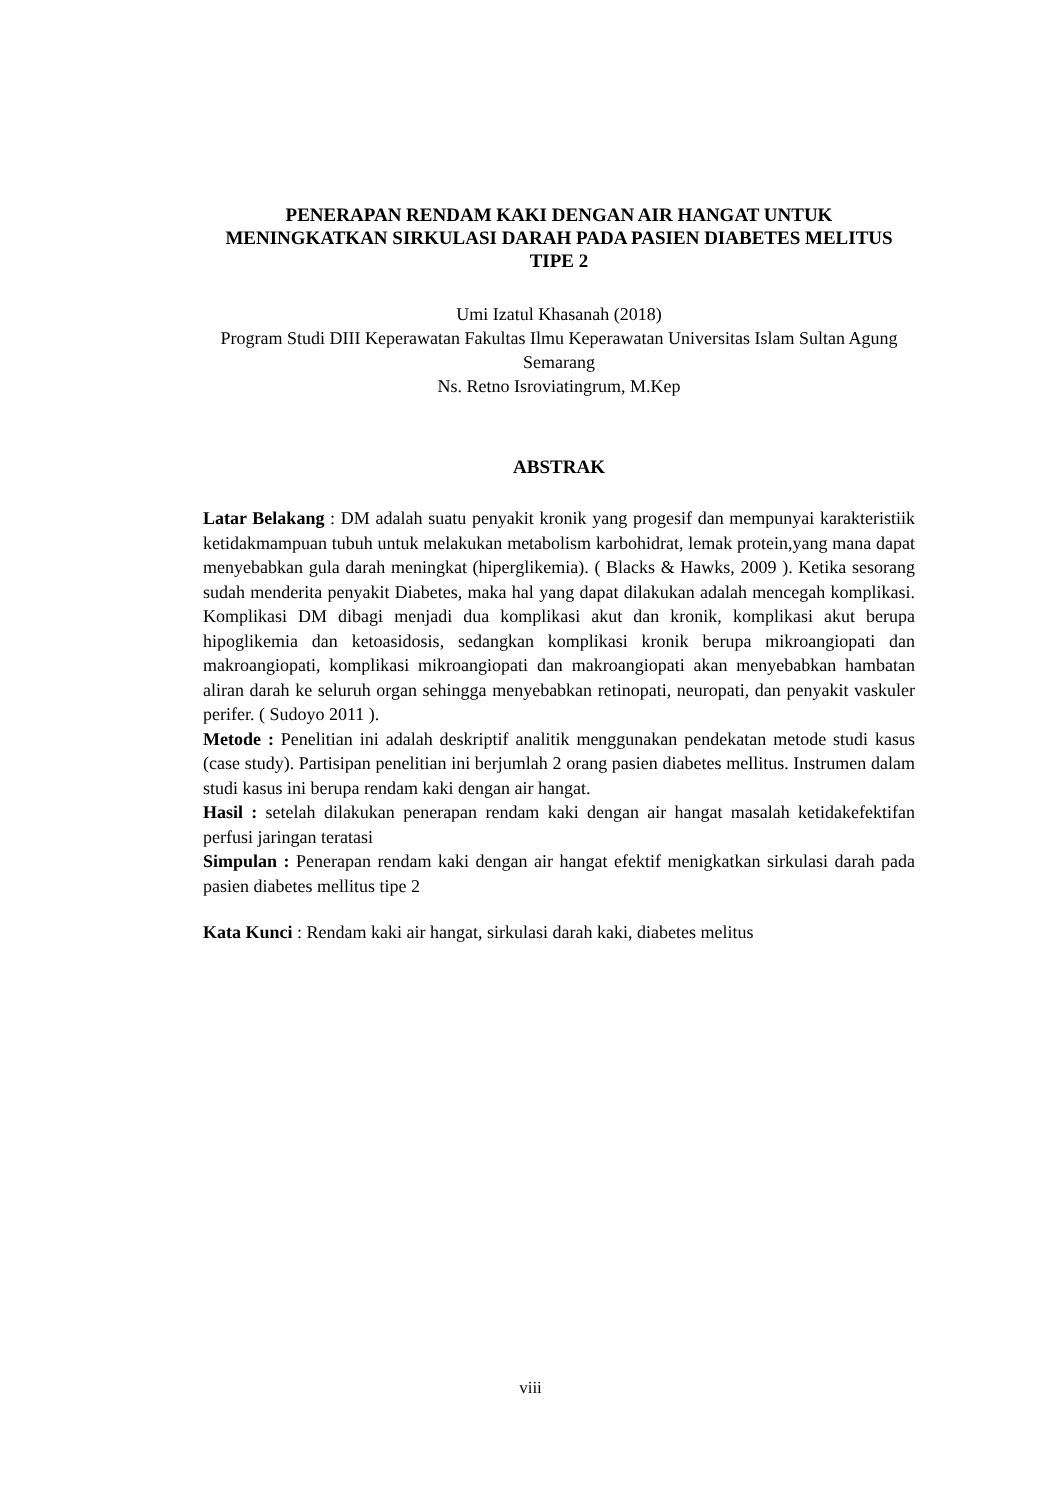PENERAPAN RENDAM KAKI DENGAN AIR HANGAT UNTUK MENINGKATKAN SIRKULASI DARAH PADA PASIEN DIABETES MELITUS TIPE 2
Umi Izatul Khasanah (2018)
Program Studi DIII Keperawatan Fakultas Ilmu Keperawatan Universitas Islam Sultan Agung Semarang
Ns. Retno Isroviatingrum, M.Kep
ABSTRAK
Latar Belakang : DM adalah suatu penyakit kronik yang progesif dan mempunyai karakteristiik ketidakmampuan tubuh untuk melakukan metabolism karbohidrat, lemak protein,yang mana dapat menyebabkan gula darah meningkat (hiperglikemia). ( Blacks & Hawks, 2009 ). Ketika sesorang sudah menderita penyakit Diabetes, maka hal yang dapat dilakukan adalah mencegah komplikasi. Komplikasi DM dibagi menjadi dua komplikasi akut dan kronik, komplikasi akut berupa hipoglikemia dan ketoasidosis, sedangkan komplikasi kronik berupa mikroangiopati dan makroangiopati, komplikasi mikroangiopati dan makroangiopati akan menyebabkan hambatan aliran darah ke seluruh organ sehingga menyebabkan retinopati, neuropati, dan penyakit vaskuler perifer. ( Sudoyo 2011 ).
Metode : Penelitian ini adalah deskriptif analitik menggunakan pendekatan metode studi kasus (case study). Partisipan penelitian ini berjumlah 2 orang pasien diabetes mellitus. Instrumen dalam studi kasus ini berupa rendam kaki dengan air hangat.
Hasil : setelah dilakukan penerapan rendam kaki dengan air hangat masalah ketidakefektifan perfusi jaringan teratasi
Simpulan : Penerapan rendam kaki dengan air hangat efektif menigkatkan sirkulasi darah pada pasien diabetes mellitus tipe 2
Kata Kunci : Rendam kaki air hangat, sirkulasi darah kaki, diabetes melitus
viii